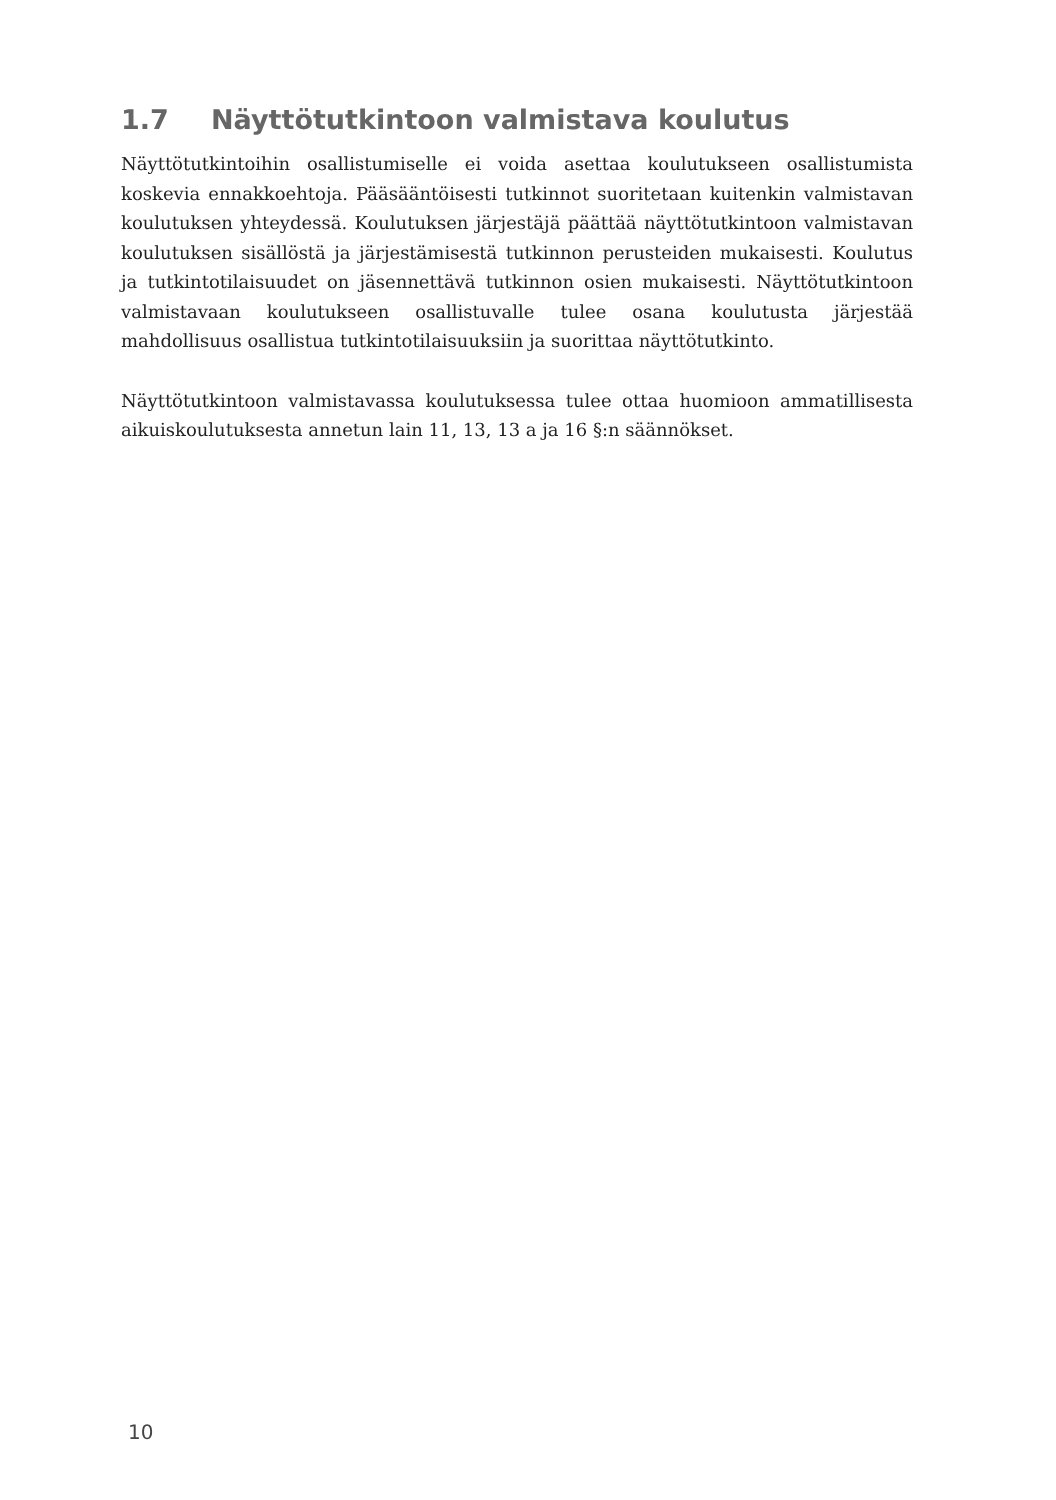1.7 Näyttötutkintoon valmistava koulutus
Näyttötutkintoihin osallistumiselle ei voida asettaa koulutukseen osallistumista koskevia ennakkoehtoja. Pääsääntöisesti tutkinnot suoritetaan kuitenkin valmistavan koulutuksen yhteydessä. Koulutuksen järjestäjä päättää näyttötutkintoon valmistavan koulutuksen sisällöstä ja järjestämisestä tutkinnon perusteiden mukaisesti. Koulutus ja tutkintotilaisuudet on jäsennettävä tutkinnon osien mukaisesti. Näyttötutkintoon valmistavaan koulutukseen osallistuvalle tulee osana koulutusta järjestää mahdollisuus osallistua tutkintotilaisuuksiin ja suorittaa näyttötutkinto.
Näyttötutkintoon valmistavassa koulutuksessa tulee ottaa huomioon ammatillisesta aikuiskoulutuksesta annetun lain 11, 13, 13 a ja 16 §:n säännökset.
10